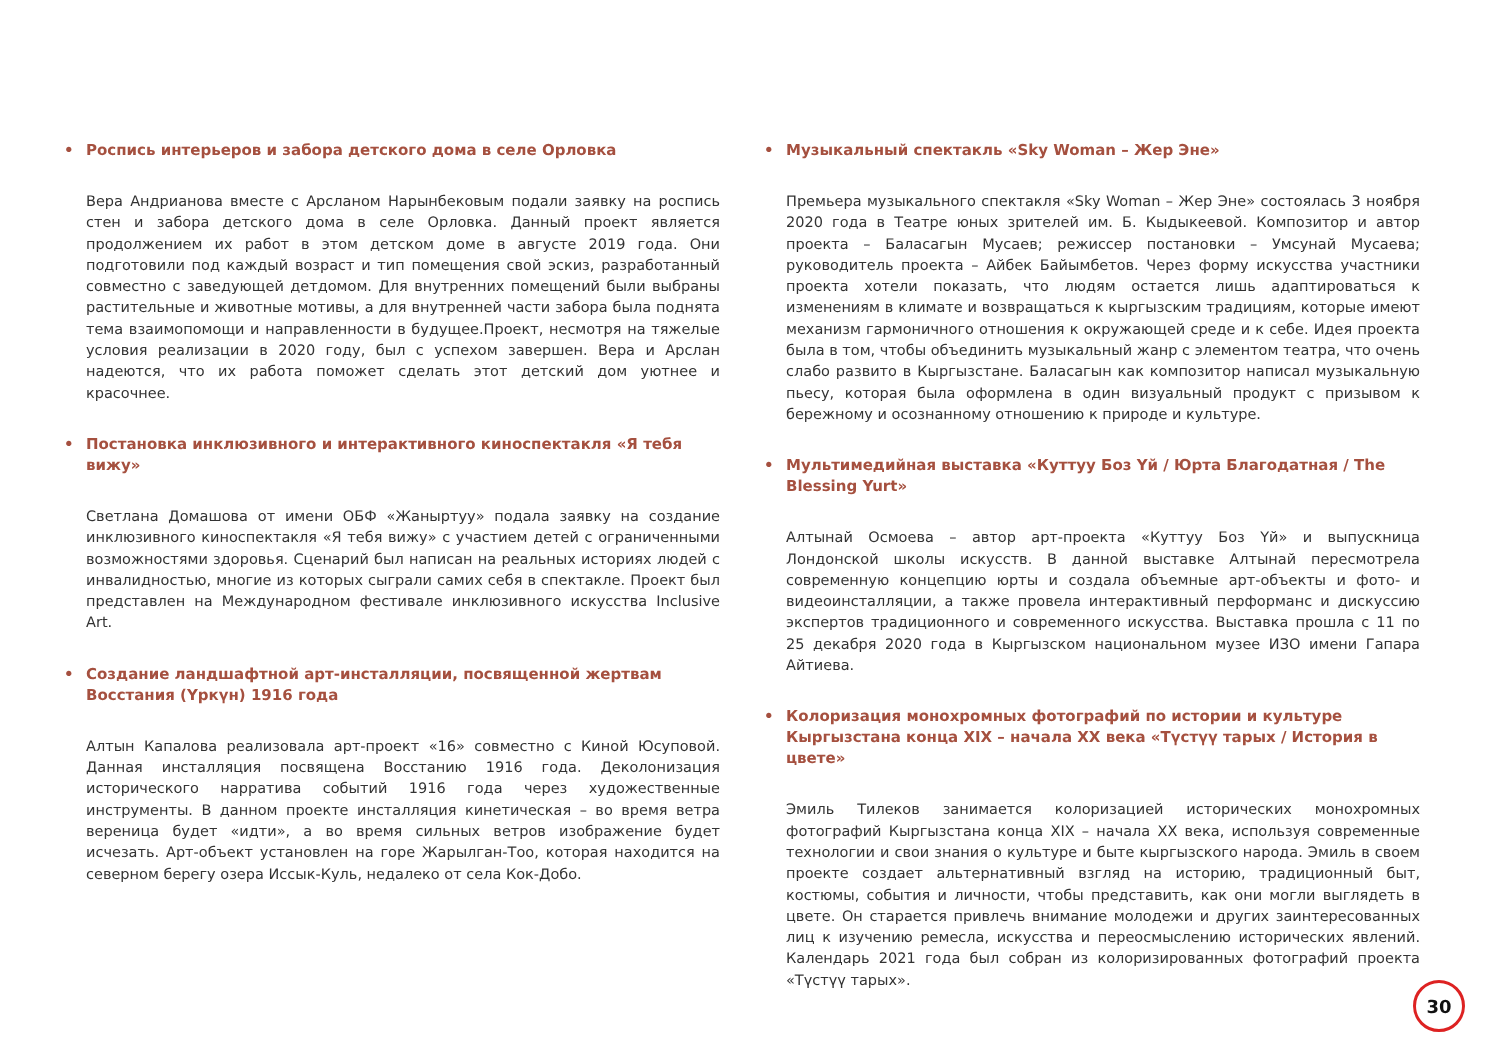• Роспись интерьеров и забора детского дома в селе Орловка
Вера Андрианова вместе с Арсланом Нарынбековым подали заявку на роспись стен и забора детского дома в селе Орловка. Данный проект является продолжением их работ в этом детском доме в августе 2019 года. Они подготовили под каждый возраст и тип помещения свой эскиз, разработанный совместно с заведующей детдомом. Для внутренних помещений были выбраны растительные и животные мотивы, а для внутренней части забора была поднята тема взаимопомощи и направленности в будущее.Проект, несмотря на тяжелые условия реализации в 2020 году, был с успехом завершен. Вера и Арслан надеются, что их работа поможет сделать этот детский дом уютнее и красочнее.
• Постановка инклюзивного и интерактивного киноспектакля «Я тебя вижу»
Светлана Домашова от имени ОБФ «Жаныртуу» подала заявку на создание инклюзивного киноспектакля «Я тебя вижу» с участием детей с ограниченными возможностями здоровья. Сценарий был написан на реальных историях людей с инвалидностью, многие из которых сыграли самих себя в спектакле. Проект был представлен на Международном фестивале инклюзивного искусства Inclusive Art.
• Создание ландшафтной арт-инсталляции, посвященной жертвам Восстания (Үркүн) 1916 года
Алтын Капалова реализовала арт-проект «16» совместно с Киной Юсуповой. Данная инсталляция посвящена Восстанию 1916 года. Деколонизация исторического нарратива событий 1916 года через художественные инструменты. В данном проекте инсталляция кинетическая – во время ветра вереница будет «идти», а во время сильных ветров изображение будет исчезать. Арт-объект установлен на горе Жарылган-Тоо, которая находится на северном берегу озера Иссык-Куль, недалеко от села Кок-Добо.
• Музыкальный спектакль «Sky Woman – Жер Эне»
Премьера музыкального спектакля «Sky Woman – Жер Эне» состоялась 3 ноября 2020 года в Театре юных зрителей им. Б. Кыдыкеевой. Композитор и автор проекта – Баласагын Мусаев; режиссер постановки – Умсунай Мусаева; руководитель проекта – Айбек Байымбетов. Через форму искусства участники проекта хотели показать, что людям остается лишь адаптироваться к изменениям в климате и возвращаться к кыргызским традициям, которые имеют механизм гармоничного отношения к окружающей среде и к себе. Идея проекта была в том, чтобы объединить музыкальный жанр с элементом театра, что очень слабо развито в Кыргызстане. Баласагын как композитор написал музыкальную пьесу, которая была оформлена в один визуальный продукт с призывом к бережному и осознанному отношению к природе и культуре.
• Мультимедийная выставка «Куттуу Боз Үй / Юрта Благодатная / The Blessing Yurt»
Алтынай Осмоева – автор арт-проекта «Куттуу Боз Үй» и выпускница Лондонской школы искусств. В данной выставке Алтынай пересмотрела современную концепцию юрты и создала объемные арт-объекты и фото- и видеоинсталляции, а также провела интерактивный перформанс и дискуссию экспертов традиционного и современного искусства. Выставка прошла с 11 по 25 декабря 2020 года в Кыргызском национальном музее ИЗО имени Гапара Айтиева.
• Колоризация монохромных фотографий по истории и культуре Кыргызстана конца XIX – начала XX века «Түстүү тарых / История в цвете»
Эмиль Тилеков занимается колоризацией исторических монохромных фотографий Кыргызстана конца XIX – начала XX века, используя современные технологии и свои знания о культуре и быте кыргызского народа. Эмиль в своем проекте создает альтернативный взгляд на историю, традиционный быт, костюмы, события и личности, чтобы представить, как они могли выглядеть в цвете. Он старается привлечь внимание молодежи и других заинтересованных лиц к изучению ремесла, искусства и переосмыслению исторических явлений. Календарь 2021 года был собран из колоризированных фотографий проекта «Түстүү тарых».
30